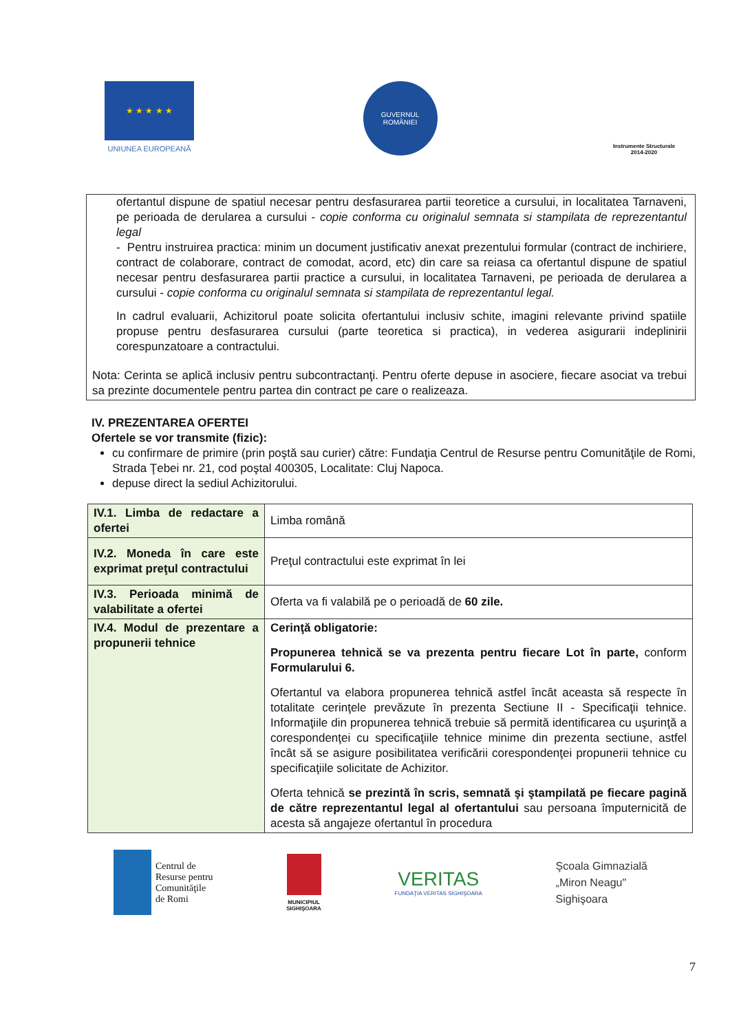★ ★ ★ ★ ★
UNIUNEA EUROPEANĂ
GUVERNUL
ROMÂNIEI
Instrumente Structurale
2014-2020
ofertantul dispune de spatiul necesar pentru desfasurarea partii teoretice a cursului, in localitatea Tarnaveni, pe perioada de derularea a cursului - copie conforma cu originalul semnata si stampilata de reprezentantul legal
- Pentru instruirea practica: minim un document justificativ anexat prezentului formular (contract de inchiriere, contract de colaborare, contract de comodat, acord, etc) din care sa reiasa ca ofertantul dispune de spatiul necesar pentru desfasurarea partii practice a cursului, in localitatea Tarnaveni, pe perioada de derularea a cursului - copie conforma cu originalul semnata si stampilata de reprezentantul legal.
In cadrul evaluarii, Achizitorul poate solicita ofertantului inclusiv schite, imagini relevante privind spatiile propuse pentru desfasurarea cursului (parte teoretica si practica), in vederea asigurarii indeplinirii corespunzatoare a contractului.
Nota: Cerinta se aplică inclusiv pentru subcontractanţi. Pentru oferte depuse in asociere, fiecare asociat va trebui sa prezinte documentele pentru partea din contract pe care o realizeaza.
IV. PREZENTAREA OFERTEI
Ofertele se vor transmite (fizic):
cu confirmare de primire (prin poştă sau curier) către: Fundaţia Centrul de Resurse pentru Comunităţile de Romi, Strada Ţebei nr. 21, cod poştal 400305, Localitate: Cluj Napoca.
depuse direct la sediul Achizitorului.
| IV.1. Limba de redactare a ofertei | Limba română |
| IV.2. Moneda în care este exprimat preţul contractului | Preţul contractului este exprimat în lei |
| IV.3. Perioada minimă de valabilitate a ofertei | Oferta va fi valabilă pe o perioadă de 60 zile. |
| IV.4. Modul de prezentare a propunerii tehnice | Cerinţă obligatorie: Propunerea tehnică se va prezenta pentru fiecare Lot în parte, conform Formularului 6. Ofertantul va elabora propunerea tehnică astfel încât aceasta să respecte în totalitate cerinţele prevăzute în prezenta Sectiune II - Specificaţii tehnice. Informaţiile din propunerea tehnică trebuie să permită identificarea cu uşurinţă a corespondenţei cu specificaţiile tehnice minime din prezenta sectiune, astfel încât să se asigure posibilitatea verificării corespondenţei propunerii tehnice cu specificaţiile solicitate de Achizitor. Oferta tehnică se prezintă în scris, semnată şi ştampilată pe fiecare pagină de către reprezentantul legal al ofertantului sau persoana împuternicită de acesta să angajeze ofertantul în procedura |
Centrul de
Resurse pentru
Comunităţile
de Romi
MUNICIPIUL
SIGHIŞOARA
VERITAS
FUNDAŢIA VERITAS SIGHIŞOARA
Şcoala Gimnazială
„Miron Neagu"
Sighişoara
7